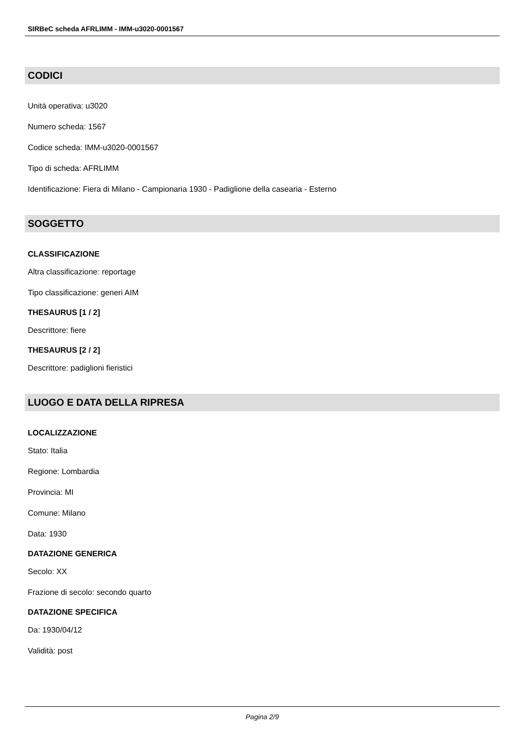SIRBeC scheda AFRLIMM - IMM-u3020-0001567
CODICI
Unità operativa: u3020
Numero scheda: 1567
Codice scheda: IMM-u3020-0001567
Tipo di scheda: AFRLIMM
Identificazione: Fiera di Milano - Campionaria 1930 - Padiglione della casearia - Esterno
SOGGETTO
CLASSIFICAZIONE
Altra classificazione: reportage
Tipo classificazione: generi AIM
THESAURUS [1 / 2]
Descrittore: fiere
THESAURUS [2 / 2]
Descrittore: padiglioni fieristici
LUOGO E DATA DELLA RIPRESA
LOCALIZZAZIONE
Stato: Italia
Regione: Lombardia
Provincia: MI
Comune: Milano
Data: 1930
DATAZIONE GENERICA
Secolo: XX
Frazione di secolo: secondo quarto
DATAZIONE SPECIFICA
Da: 1930/04/12
Validità: post
Pagina 2/9